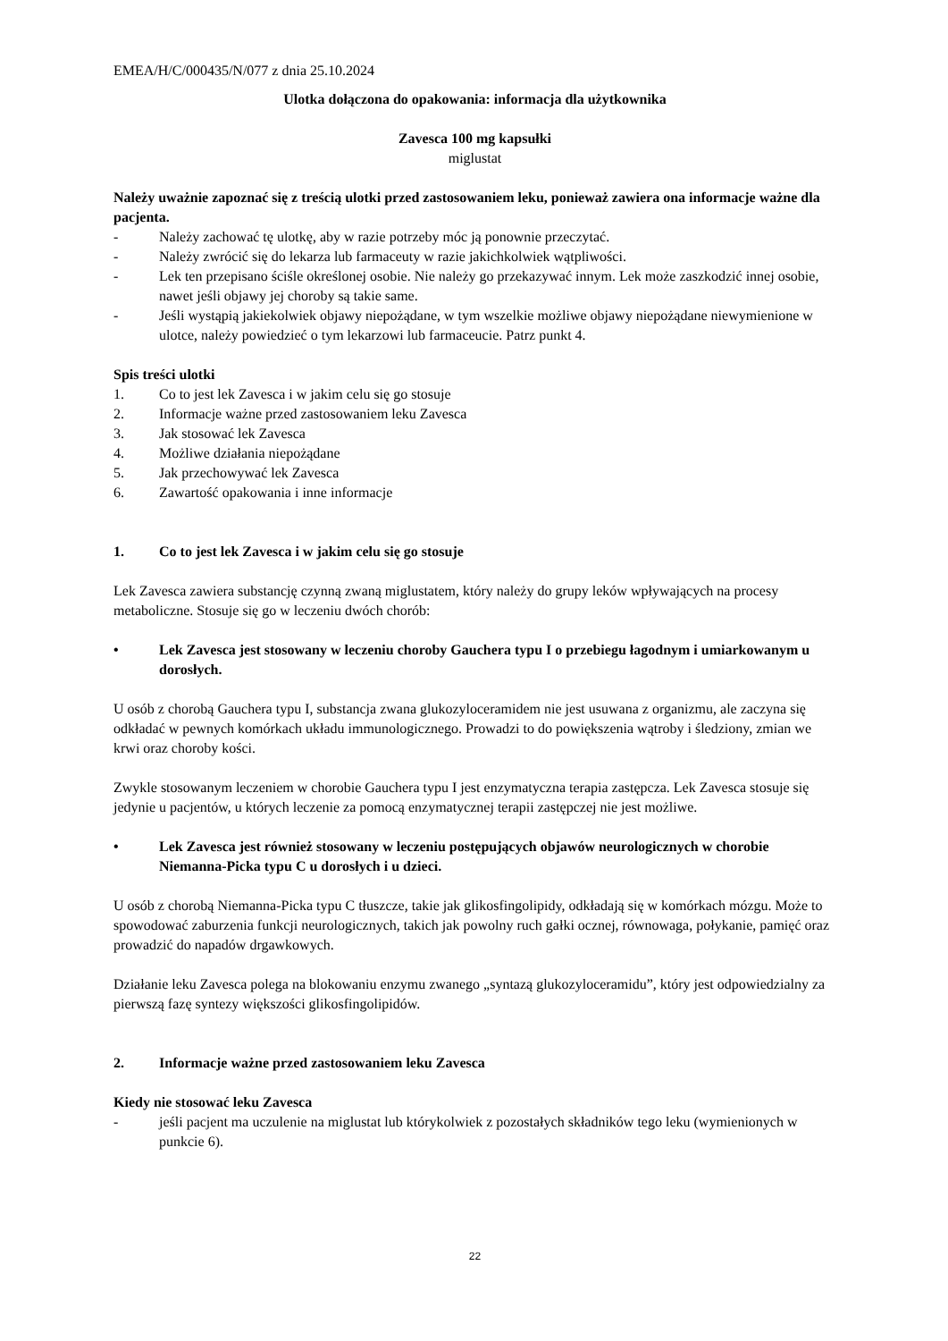EMEA/H/C/000435/N/077 z dnia 25.10.2024
Ulotka dołączona do opakowania: informacja dla użytkownika
Zavesca 100 mg kapsułki
miglustat
Należy uważnie zapoznać się z treścią ulotki przed zastosowaniem leku, ponieważ zawiera ona informacje ważne dla pacjenta.
- Należy zachować tę ulotkę, aby w razie potrzeby móc ją ponownie przeczytać.
- Należy zwrócić się do lekarza lub farmaceuty w razie jakichkolwiek wątpliwości.
- Lek ten przepisano ściśle określonej osobie. Nie należy go przekazywać innym. Lek może zaszkodzić innej osobie, nawet jeśli objawy jej choroby są takie same.
- Jeśli wystąpią jakiekolwiek objawy niepożądane, w tym wszelkie możliwe objawy niepożądane niewymienione w ulotce, należy powiedzieć o tym lekarzowi lub farmaceucie. Patrz punkt 4.
Spis treści ulotki
1. Co to jest lek Zavesca i w jakim celu się go stosuje
2. Informacje ważne przed zastosowaniem leku Zavesca
3. Jak stosować lek Zavesca
4. Możliwe działania niepożądane
5. Jak przechowywać lek Zavesca
6. Zawartość opakowania i inne informacje
1. Co to jest lek Zavesca i w jakim celu się go stosuje
Lek Zavesca zawiera substancję czynną zwaną miglustatem, który należy do grupy leków wpływających na procesy metaboliczne. Stosuje się go w leczeniu dwóch chorób:
• Lek Zavesca jest stosowany w leczeniu choroby Gauchera typu I o przebiegu łagodnym i umiarkowanym u dorosłych.
U osób z chorobą Gauchera typu I, substancja zwana glukozyloceramidem nie jest usuwana z organizmu, ale zaczyna się odkładać w pewnych komórkach układu immunologicznego. Prowadzi to do powiększenia wątroby i śledziony, zmian we krwi oraz choroby kości.
Zwykle stosowanym leczeniem w chorobie Gauchera typu I jest enzymatyczna terapia zastępcza. Lek Zavesca stosuje się jedynie u pacjentów, u których leczenie za pomocą enzymatycznej terapii zastępczej nie jest możliwe.
• Lek Zavesca jest również stosowany w leczeniu postępujących objawów neurologicznych w chorobie Niemanna-Picka typu C u dorosłych i u dzieci.
U osób z chorobą Niemanna-Picka typu C tłuszcze, takie jak glikosfingolipidy, odkładają się w komórkach mózgu. Może to spowodować zaburzenia funkcji neurologicznych, takich jak powolny ruch gałki ocznej, równowaga, połykanie, pamięć oraz prowadzić do napadów drgawkowych.
Działanie leku Zavesca polega na blokowaniu enzymu zwanego „syntazą glukozyloceramidu”, który jest odpowiedzialny za pierwszą fazę syntezy większości glikosfingolipidów.
2. Informacje ważne przed zastosowaniem leku Zavesca
Kiedy nie stosować leku Zavesca
- jeśli pacjent ma uczulenie na miglustat lub którykolwiek z pozostałych składników tego leku (wymienionych w punkcie 6).
22